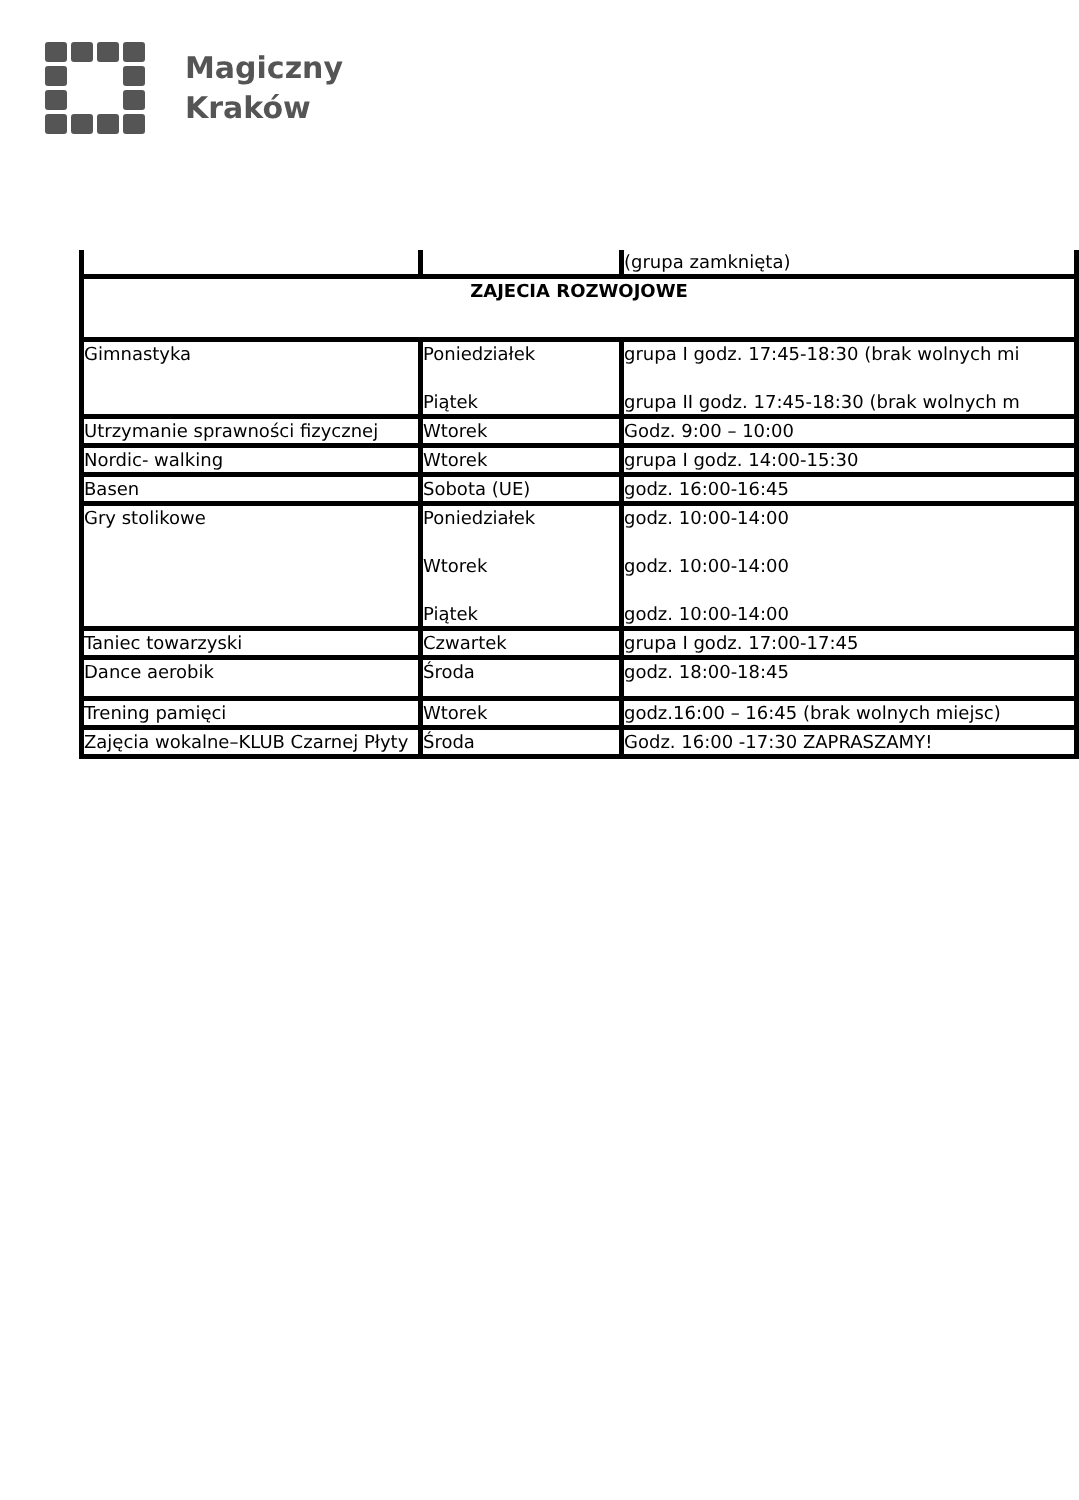Magiczny
Kraków
| | | (grupa zamknięta) |
| ZAJECIA ROZWOJOWE | | |
| Gimnastyka | Poniedziałek Piątek | grupa I godz. 17:45-18:30 (brak wolnych mi grupa II godz. 17:45-18:30 (brak wolnych m |
| Utrzymanie sprawności fizycznej | Wtorek | Godz. 9:00 – 10:00 |
| Nordic- walking | Wtorek | grupa I godz. 14:00-15:30 |
| Basen | Sobota (UE) | godz. 16:00-16:45 |
| Gry stolikowe | Poniedziałek Wtorek Piątek | godz. 10:00-14:00 godz. 10:00-14:00 godz. 10:00-14:00 |
| Taniec towarzyski | Czwartek | grupa I godz. 17:00-17:45 |
| Dance aerobik | Środa | godz. 18:00-18:45 |
| Trening pamięci | Wtorek | godz.16:00 – 16:45 (brak wolnych miejsc) |
| Zajęcia wokalne–KLUB Czarnej Płyty | Środa | Godz. 16:00 -17:30 ZAPRASZAMY! |